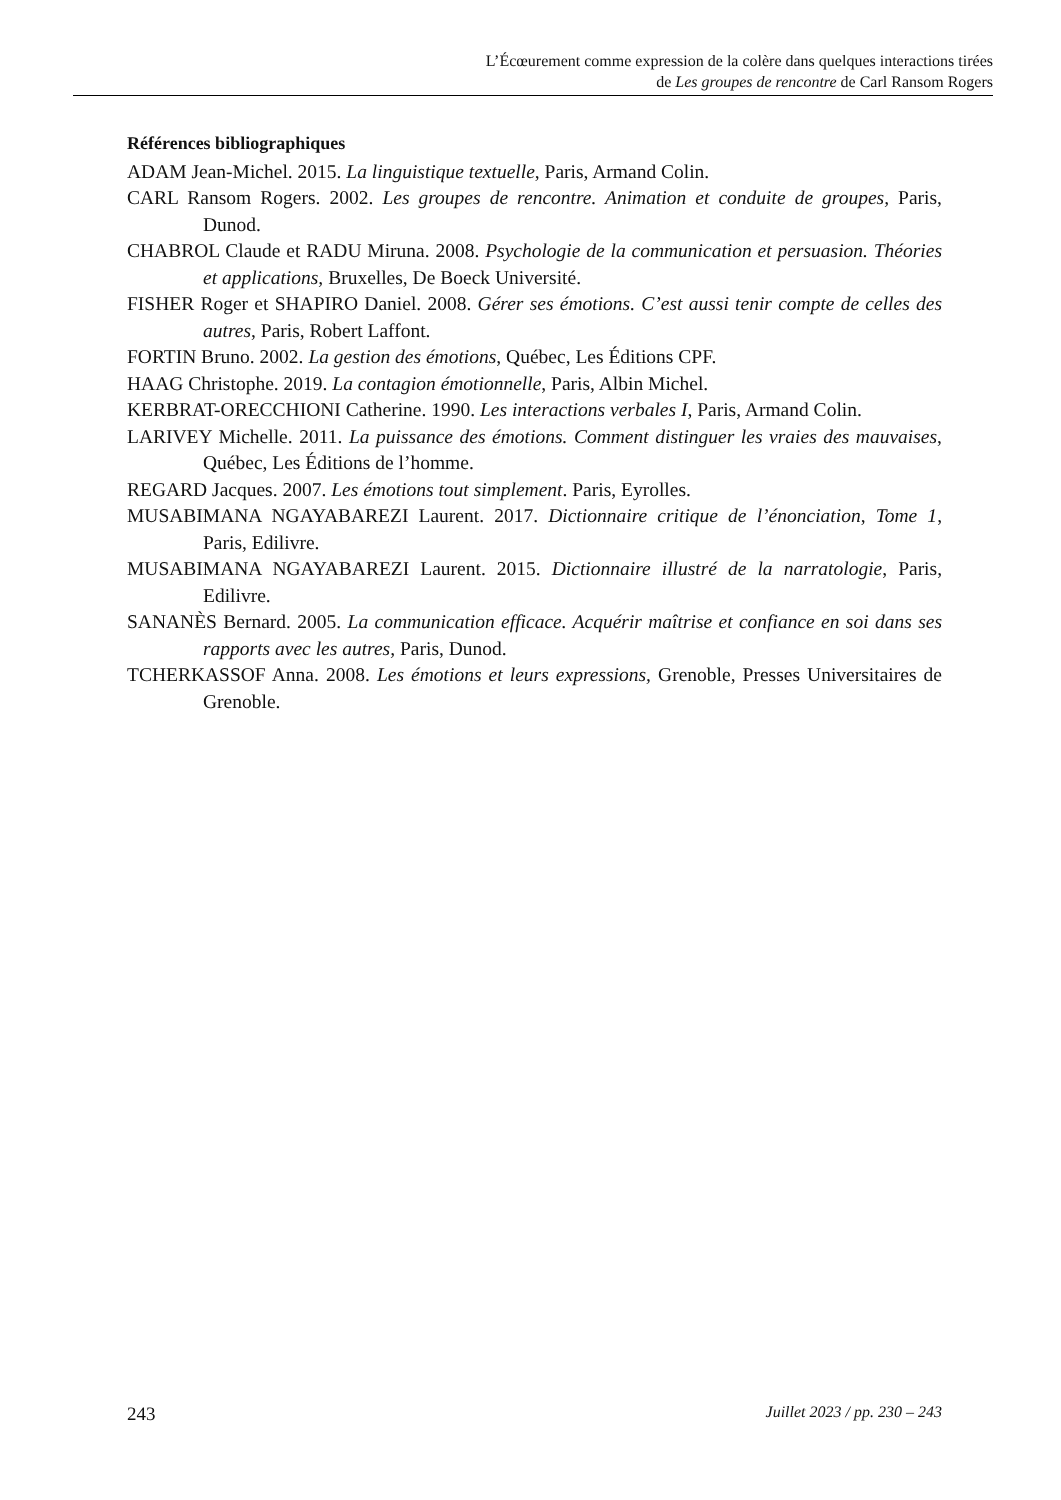L’Écœurement comme expression de la colère dans quelques interactions tirées
de Les groupes de rencontre de Carl Ransom Rogers
Références bibliographiques
ADAM Jean-Michel. 2015. La linguistique textuelle, Paris, Armand Colin.
CARL Ransom Rogers. 2002. Les groupes de rencontre. Animation et conduite de groupes, Paris, Dunod.
CHABROL Claude et RADU Miruna. 2008. Psychologie de la communication et persuasion. Théories et applications, Bruxelles, De Boeck Université.
FISHER Roger et SHAPIRO Daniel. 2008. Gérer ses émotions. C’est aussi tenir compte de celles des autres, Paris, Robert Laffont.
FORTIN Bruno. 2002. La gestion des émotions, Québec, Les Éditions CPF.
HAAG Christophe. 2019. La contagion émotionnelle, Paris, Albin Michel.
KERBRAT-ORECCHIONI Catherine. 1990. Les interactions verbales I, Paris, Armand Colin.
LARIVEY Michelle. 2011. La puissance des émotions. Comment distinguer les vraies des mauvaises, Québec, Les Éditions de l’homme.
REGARD Jacques. 2007. Les émotions tout simplement. Paris, Eyrolles.
MUSABIMANA NGAYABAREZI Laurent. 2017. Dictionnaire critique de l’énonciation, Tome 1, Paris, Edilivre.
MUSABIMANA NGAYABAREZI Laurent. 2015. Dictionnaire illustré de la narratologie, Paris, Edilivre.
SANANÈS Bernard. 2005. La communication efficace. Acquérir maîtrise et confiance en soi dans ses rapports avec les autres, Paris, Dunod.
TCHERKASSOF Anna. 2008. Les émotions et leurs expressions, Grenoble, Presses Universitaires de Grenoble.
243 Juillet 2023 / pp. 230 – 243